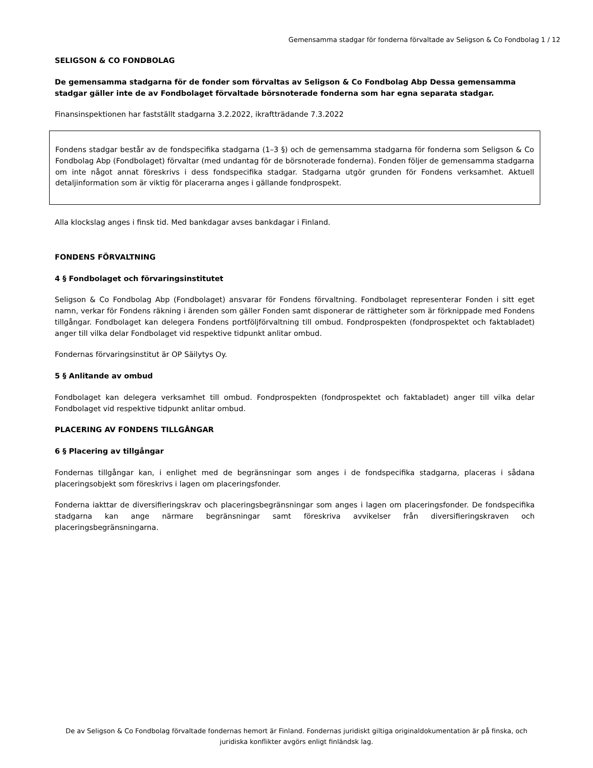Gemensamma stadgar för fonderna förvaltade av Seligson & Co Fondbolag 1 / 12
SELIGSON & CO FONDBOLAG
De gemensamma stadgarna för de fonder som förvaltas av Seligson & Co Fondbolag Abp Dessa gemensamma stadgar gäller inte de av Fondbolaget förvaltade börsnoterade fonderna som har egna separata stadgar.
Finansinspektionen har fastställt stadgarna 3.2.2022, ikraftträdande 7.3.2022
Fondens stadgar består av de fondspecifika stadgarna (1–3 §) och de gemensamma stadgarna för fonderna som Seligson & Co Fondbolag Abp (Fondbolaget) förvaltar (med undantag för de börsnoterade fonderna). Fonden följer de gemensamma stadgarna om inte något annat föreskrivs i dess fondspecifika stadgar. Stadgarna utgör grunden för Fondens verksamhet. Aktuell detaljinformation som är viktig för placerarna anges i gällande fondprospekt.
Alla klockslag anges i finsk tid. Med bankdagar avses bankdagar i Finland.
FONDENS FÖRVALTNING
4 § Fondbolaget och förvaringsinstitutet
Seligson & Co Fondbolag Abp (Fondbolaget) ansvarar för Fondens förvaltning. Fondbolaget representerar Fonden i sitt eget namn, verkar för Fondens räkning i ärenden som gäller Fonden samt disponerar de rättigheter som är förknippade med Fondens tillgångar. Fondbolaget kan delegera Fondens portföljförvaltning till ombud. Fondprospekten (fondprospektet och faktabladet) anger till vilka delar Fondbolaget vid respektive tidpunkt anlitar ombud.
Fondernas förvaringsinstitut är OP Säilytys Oy.
5 § Anlitande av ombud
Fondbolaget kan delegera verksamhet till ombud. Fondprospekten (fondprospektet och faktabladet) anger till vilka delar Fondbolaget vid respektive tidpunkt anlitar ombud.
PLACERING AV FONDENS TILLGÅNGAR
6 § Placering av tillgångar
Fondernas tillgångar kan, i enlighet med de begränsningar som anges i de fondspecifika stadgarna, placeras i sådana placeringsobjekt som föreskrivs i lagen om placeringsfonder.
Fonderna iakttar de diversifieringskrav och placeringsbegränsningar som anges i lagen om placeringsfonder. De fondspecifika stadgarna kan ange närmare begränsningar samt föreskriva avvikelser från diversifieringskraven och placeringsbegränsningarna.
De av Seligson & Co Fondbolag förvaltade fondernas hemort är Finland. Fondernas juridiskt giltiga originaldokumentation är på finska, och juridiska konflikter avgörs enligt finländsk lag.